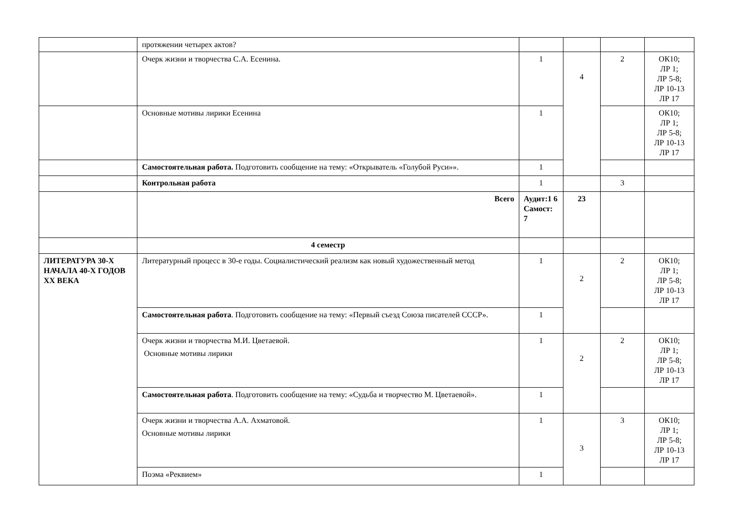| | протяжении четырех актов? | | | | |
| | Очерк жизни и творчества С.А. Есенина. | 1 | 4 | 2 | ОК10; ЛР 1; ЛР 5-8; ЛР 10-13 ЛР 17 |
| | Основные мотивы лирики Есенина | 1 | | | ОК10; ЛР 1; ЛР 5-8; ЛР 10-13 ЛР 17 |
| | Самостоятельная работа. Подготовить сообщение на тему: «Открыватель «Голубой Руси»». | 1 | | | |
| | Контрольная работа | 1 | | 3 | |
| | Всего | Аудит:1 6 Самост: 7 | 23 | | |
| | 4 семестр | | | | |
| ЛИТЕРАТУРА 30-Х НАЧАЛА 40-Х ГОДОВ XX ВЕКА | Литературный процесс в 30-е годы. Социалистический реализм как новый художественный метод | 1 | 2 | 2 | ОК10; ЛР 1; ЛР 5-8; ЛР 10-13 ЛР 17 |
| | Самостоятельная работа . Подготовить сообщение на тему: «Первый съезд Союза писателей СССР». | 1 | | | |
| | Очерк жизни и творчества М.И. Цветаевой. Основные мотивы лирики | 1 | 2 | 2 | ОК10; ЛР 1; ЛР 5-8; ЛР 10-13 ЛР 17 |
| | Самостоятельная работа . Подготовить сообщение на тему: «Судьба и творчество М. Цветаевой». | 1 | | | |
| | Очерк жизни и творчества А.А. Ахматовой. Основные мотивы лирики | 1 | 3 | 3 | ОК10; ЛР 1; ЛР 5-8; ЛР 10-13 ЛР 17 |
| | Поэма «Реквием» | 1 | | | |